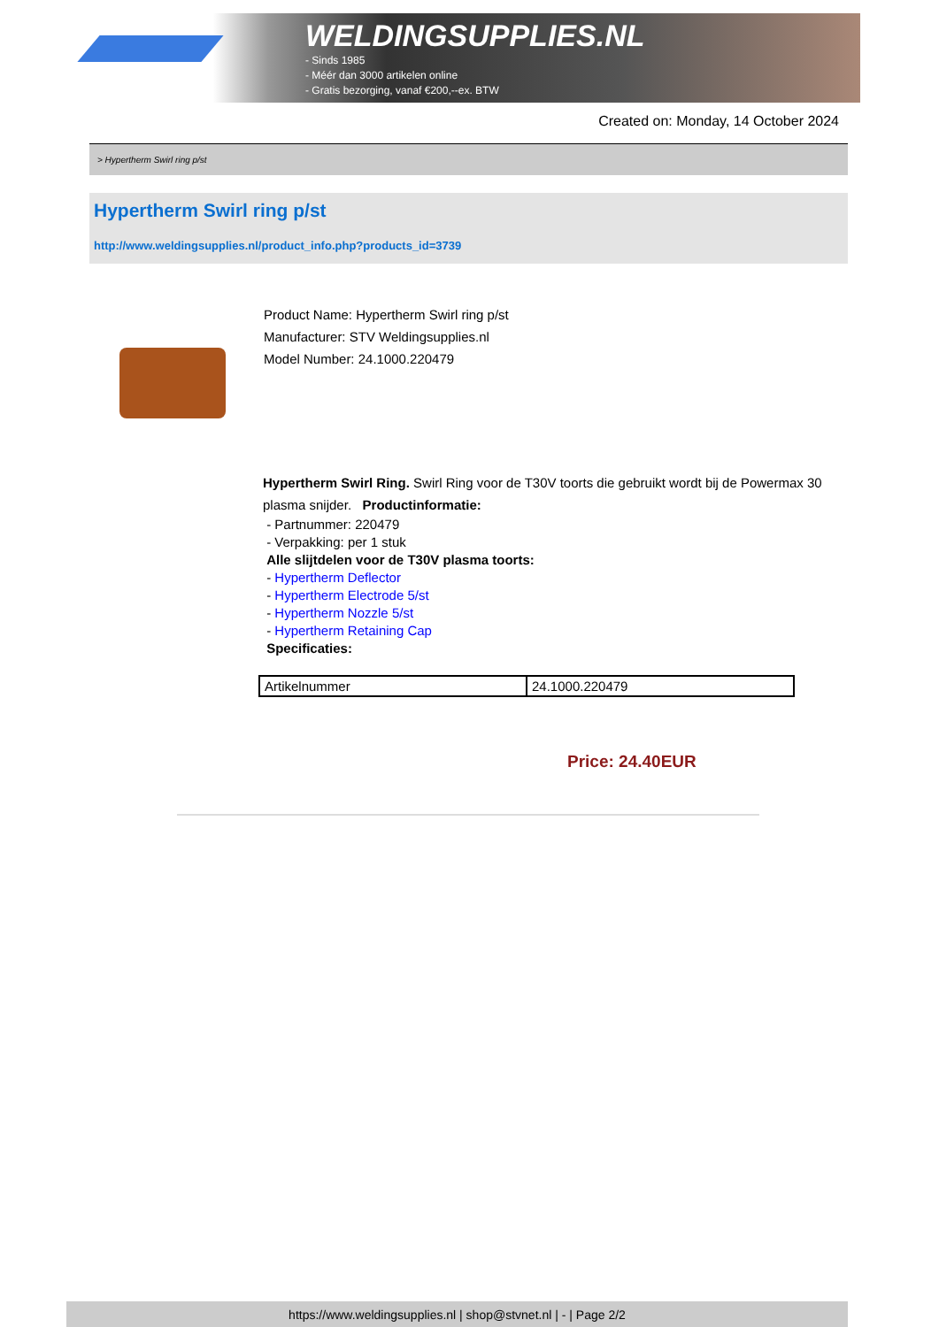WELDINGSUPPLIES.NL
- Sinds 1985
- Méér dan 3000 artikelen online
- Gratis bezorging, vanaf €200,--ex. BTW
Created on: Monday, 14 October 2024
> Hypertherm Swirl ring p/st
Hypertherm Swirl ring p/st
http://www.weldingsupplies.nl/product_info.php?products_id=3739
Product Name: Hypertherm Swirl ring p/st
Manufacturer: STV Weldingsupplies.nl
Model Number: 24.1000.220479
Hypertherm Swirl Ring. Swirl Ring voor de T30V toorts die gebruikt wordt bij de Powermax 30 plasma snijder. Productinformatie:
- Partnummer: 220479
- Verpakking: per 1 stuk
Alle slijtdelen voor de T30V plasma toorts:
- Hypertherm Deflector
- Hypertherm Electrode 5/st
- Hypertherm Nozzle 5/st
- Hypertherm Retaining Cap
Specificaties:
| Artikelnummer | 24.1000.220479 |
Price: 24.40EUR
https://www.weldingsupplies.nl | shop@stvnet.nl | - | Page 2/2